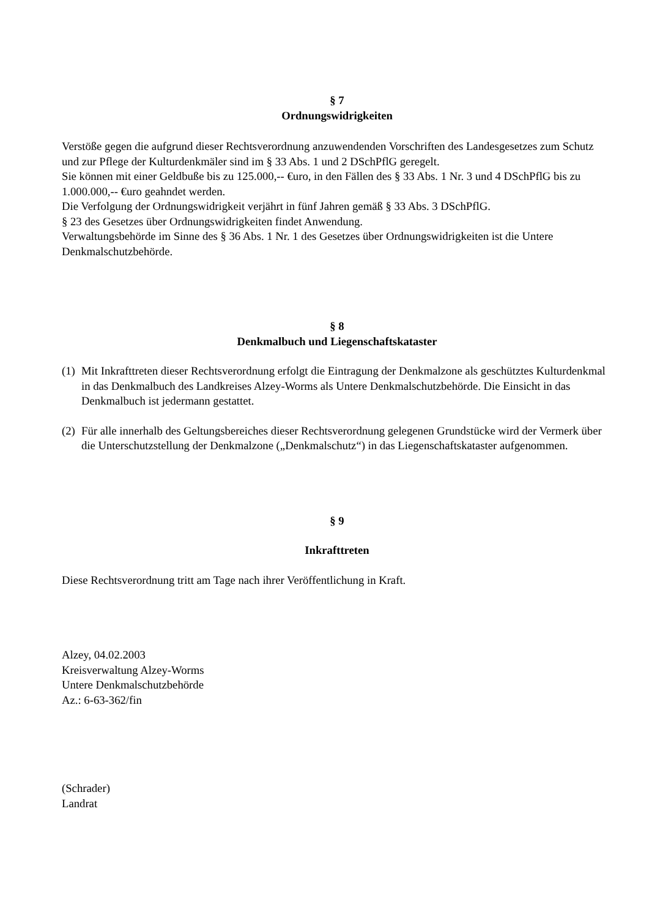§ 7
Ordnungswidrigkeiten
Verstöße gegen die aufgrund dieser Rechtsverordnung anzuwendenden Vorschriften des Landesgesetzes zum Schutz und zur Pflege der Kulturdenkmäler sind im § 33 Abs. 1 und 2 DSchPflG geregelt.
Sie können mit einer Geldbuße bis zu 125.000,-- €uro, in den Fällen des § 33 Abs. 1 Nr. 3 und 4 DSchPflG bis zu 1.000.000,-- €uro geahndet werden.
Die Verfolgung der Ordnungswidrigkeit verjährt in fünf Jahren gemäß § 33 Abs. 3 DSchPflG.
§ 23 des Gesetzes über Ordnungswidrigkeiten findet Anwendung.
Verwaltungsbehörde im Sinne des § 36 Abs. 1 Nr. 1 des Gesetzes über Ordnungswidrigkeiten ist die Untere Denkmalschutzbehörde.
§ 8
Denkmalbuch und Liegenschaftskataster
(1) Mit Inkrafttreten dieser Rechtsverordnung erfolgt die Eintragung der Denkmalzone als geschütztes Kulturdenkmal in das Denkmalbuch des Landkreises Alzey-Worms als Untere Denkmalschutzbehörde. Die Einsicht in das Denkmalbuch ist jedermann gestattet.
(2) Für alle innerhalb des Geltungsbereiches dieser Rechtsverordnung gelegenen Grundstücke wird der Vermerk über die Unterschutzstellung der Denkmalzone („Denkmalschutz“) in das Liegenschaftskataster aufgenommen.
§ 9
Inkrafttreten
Diese Rechtsverordnung tritt am Tage nach ihrer Veröffentlichung in Kraft.
Alzey, 04.02.2003
Kreisverwaltung Alzey-Worms
Untere Denkmalschutzbehörde
Az.: 6-63-362/fin
(Schrader)
Landrat